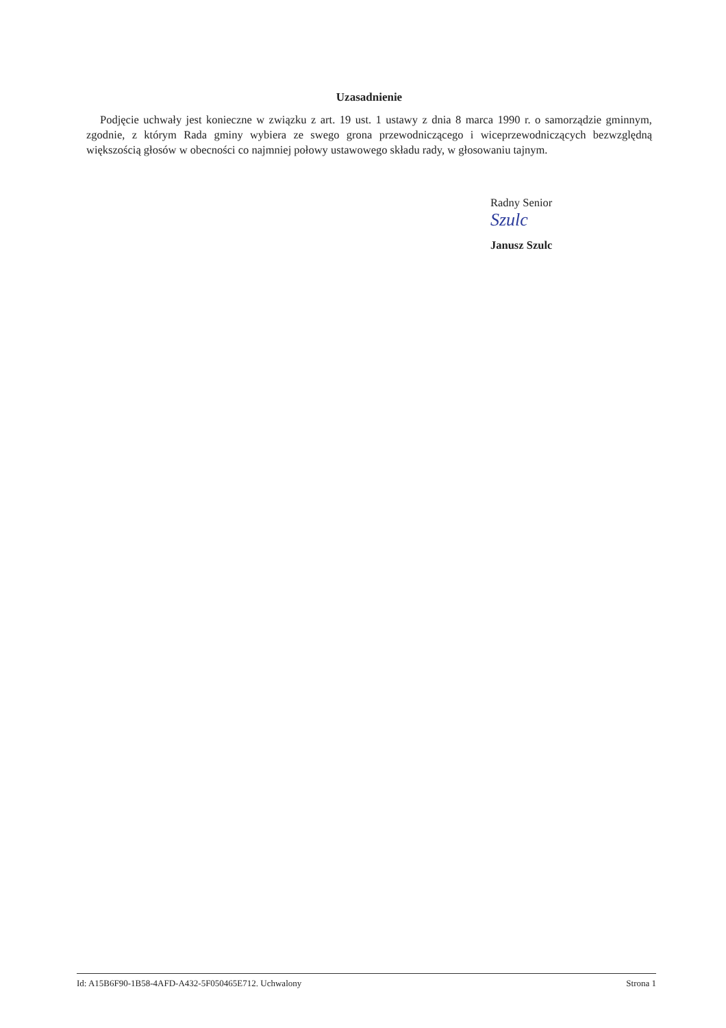Uzasadnienie
Podjęcie uchwały jest konieczne w związku z art. 19 ust. 1 ustawy z dnia 8 marca 1990 r. o samorządzie gminnym, zgodnie, z którym Rada gminy wybiera ze swego grona przewodniczącego i wiceprzewodniczących bezwzględną większością głosów w obecności co najmniej połowy ustawowego składu rady, w głosowaniu tajnym.
Radny Senior
Szulc
Janusz Szulc
Id: A15B6F90-1B58-4AFD-A432-5F050465E712. Uchwalony Strona 1